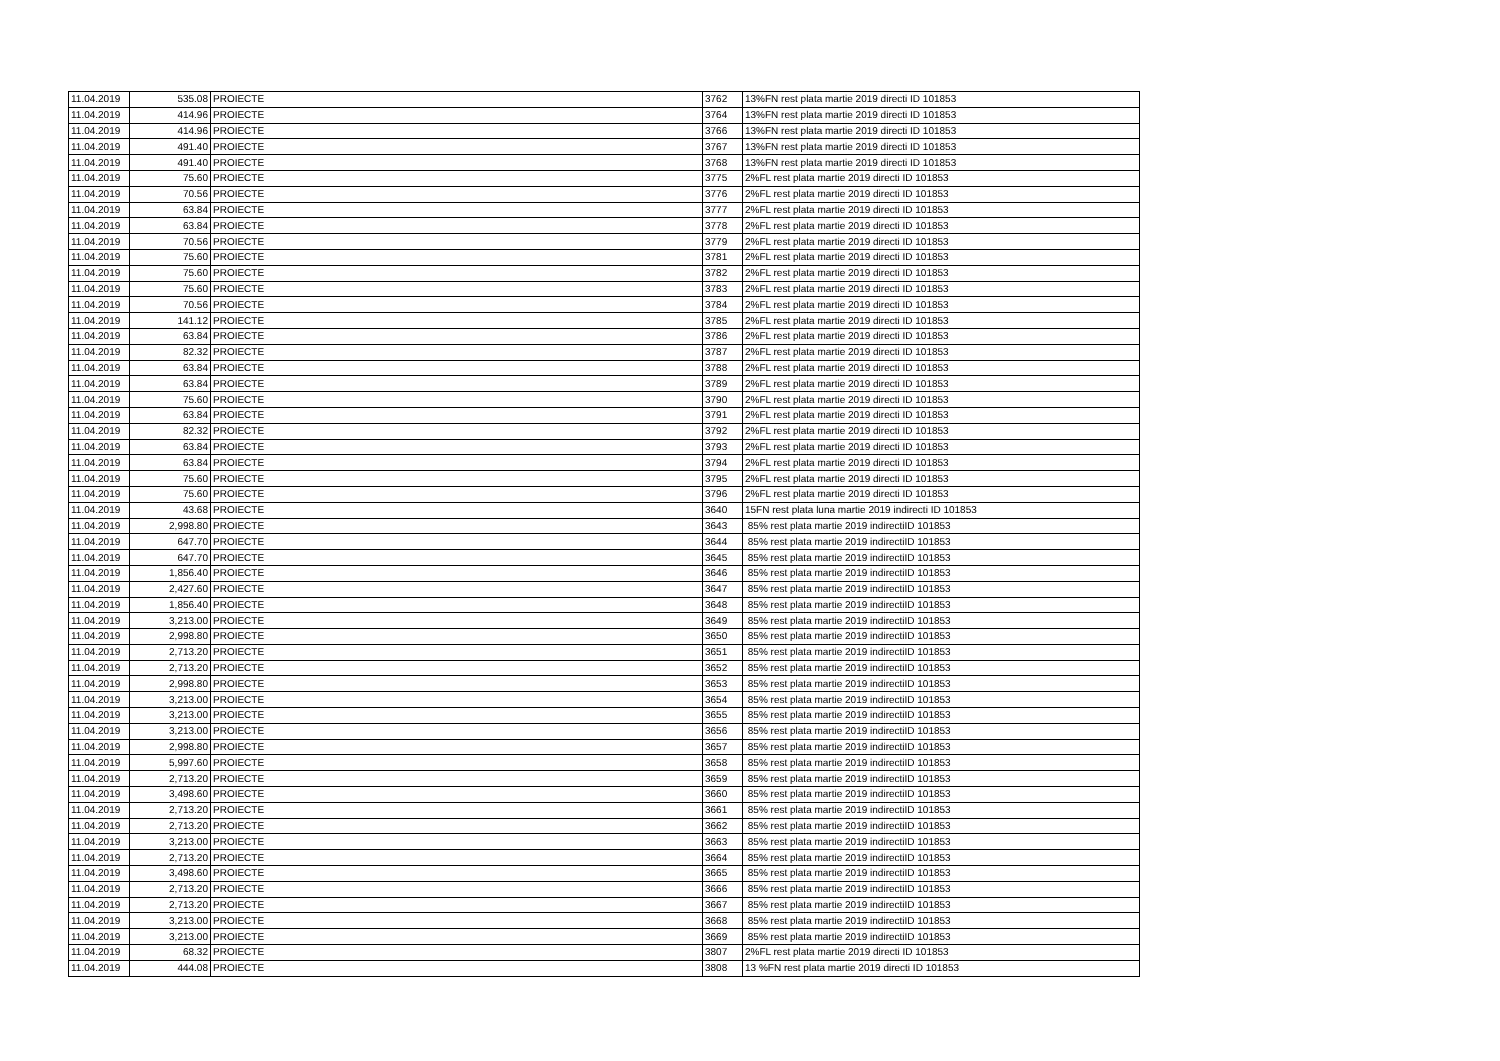| 11.04.2019 | 535.08 | PROIECTE | 3762 | 13%FN rest plata martie 2019 directi ID 101853 |
| 11.04.2019 | 414.96 | PROIECTE | 3764 | 13%FN rest plata martie 2019 directi ID 101853 |
| 11.04.2019 | 414.96 | PROIECTE | 3766 | 13%FN rest plata martie 2019 directi ID 101853 |
| 11.04.2019 | 491.40 | PROIECTE | 3767 | 13%FN rest plata martie 2019 directi ID 101853 |
| 11.04.2019 | 491.40 | PROIECTE | 3768 | 13%FN rest plata martie 2019 directi ID 101853 |
| 11.04.2019 | 75.60 | PROIECTE | 3775 | 2%FL rest plata martie 2019 directi ID 101853 |
| 11.04.2019 | 70.56 | PROIECTE | 3776 | 2%FL rest plata martie 2019 directi ID 101853 |
| 11.04.2019 | 63.84 | PROIECTE | 3777 | 2%FL rest plata martie 2019 directi ID 101853 |
| 11.04.2019 | 63.84 | PROIECTE | 3778 | 2%FL rest plata martie 2019 directi ID 101853 |
| 11.04.2019 | 70.56 | PROIECTE | 3779 | 2%FL rest plata martie 2019 directi ID 101853 |
| 11.04.2019 | 75.60 | PROIECTE | 3781 | 2%FL rest plata martie 2019 directi ID 101853 |
| 11.04.2019 | 75.60 | PROIECTE | 3782 | 2%FL rest plata martie 2019 directi ID 101853 |
| 11.04.2019 | 75.60 | PROIECTE | 3783 | 2%FL rest plata martie 2019 directi ID 101853 |
| 11.04.2019 | 70.56 | PROIECTE | 3784 | 2%FL rest plata martie 2019 directi ID 101853 |
| 11.04.2019 | 141.12 | PROIECTE | 3785 | 2%FL rest plata martie 2019 directi ID 101853 |
| 11.04.2019 | 63.84 | PROIECTE | 3786 | 2%FL rest plata martie 2019 directi ID 101853 |
| 11.04.2019 | 82.32 | PROIECTE | 3787 | 2%FL rest plata martie 2019 directi ID 101853 |
| 11.04.2019 | 63.84 | PROIECTE | 3788 | 2%FL rest plata martie 2019 directi ID 101853 |
| 11.04.2019 | 63.84 | PROIECTE | 3789 | 2%FL rest plata martie 2019 directi ID 101853 |
| 11.04.2019 | 75.60 | PROIECTE | 3790 | 2%FL rest plata martie 2019 directi ID 101853 |
| 11.04.2019 | 63.84 | PROIECTE | 3791 | 2%FL rest plata martie 2019 directi ID 101853 |
| 11.04.2019 | 82.32 | PROIECTE | 3792 | 2%FL rest plata martie 2019 directi ID 101853 |
| 11.04.2019 | 63.84 | PROIECTE | 3793 | 2%FL rest plata martie 2019 directi ID 101853 |
| 11.04.2019 | 63.84 | PROIECTE | 3794 | 2%FL rest plata martie 2019 directi ID 101853 |
| 11.04.2019 | 75.60 | PROIECTE | 3795 | 2%FL rest plata martie 2019 directi ID 101853 |
| 11.04.2019 | 75.60 | PROIECTE | 3796 | 2%FL rest plata martie 2019 directi ID 101853 |
| 11.04.2019 | 43.68 | PROIECTE | 3640 | 15FN rest plata luna martie 2019 indirecti ID 101853 |
| 11.04.2019 | 2,998.80 | PROIECTE | 3643 | 85% rest plata martie 2019 indirectiID 101853 |
| 11.04.2019 | 647.70 | PROIECTE | 3644 | 85% rest plata martie 2019 indirectiID 101853 |
| 11.04.2019 | 647.70 | PROIECTE | 3645 | 85% rest plata martie 2019 indirectiID 101853 |
| 11.04.2019 | 1,856.40 | PROIECTE | 3646 | 85% rest plata martie 2019 indirectiID 101853 |
| 11.04.2019 | 2,427.60 | PROIECTE | 3647 | 85% rest plata martie 2019 indirectiID 101853 |
| 11.04.2019 | 1,856.40 | PROIECTE | 3648 | 85% rest plata martie 2019 indirectiID 101853 |
| 11.04.2019 | 3,213.00 | PROIECTE | 3649 | 85% rest plata martie 2019 indirectiID 101853 |
| 11.04.2019 | 2,998.80 | PROIECTE | 3650 | 85% rest plata martie 2019 indirectiID 101853 |
| 11.04.2019 | 2,713.20 | PROIECTE | 3651 | 85% rest plata martie 2019 indirectiID 101853 |
| 11.04.2019 | 2,713.20 | PROIECTE | 3652 | 85% rest plata martie 2019 indirectiID 101853 |
| 11.04.2019 | 2,998.80 | PROIECTE | 3653 | 85% rest plata martie 2019 indirectiID 101853 |
| 11.04.2019 | 3,213.00 | PROIECTE | 3654 | 85% rest plata martie 2019 indirectiID 101853 |
| 11.04.2019 | 3,213.00 | PROIECTE | 3655 | 85% rest plata martie 2019 indirectiID 101853 |
| 11.04.2019 | 3,213.00 | PROIECTE | 3656 | 85% rest plata martie 2019 indirectiID 101853 |
| 11.04.2019 | 2,998.80 | PROIECTE | 3657 | 85% rest plata martie 2019 indirectiID 101853 |
| 11.04.2019 | 5,997.60 | PROIECTE | 3658 | 85% rest plata martie 2019 indirectiID 101853 |
| 11.04.2019 | 2,713.20 | PROIECTE | 3659 | 85% rest plata martie 2019 indirectiID 101853 |
| 11.04.2019 | 3,498.60 | PROIECTE | 3660 | 85% rest plata martie 2019 indirectiID 101853 |
| 11.04.2019 | 2,713.20 | PROIECTE | 3661 | 85% rest plata martie 2019 indirectiID 101853 |
| 11.04.2019 | 2,713.20 | PROIECTE | 3662 | 85% rest plata martie 2019 indirectiID 101853 |
| 11.04.2019 | 3,213.00 | PROIECTE | 3663 | 85% rest plata martie 2019 indirectiID 101853 |
| 11.04.2019 | 2,713.20 | PROIECTE | 3664 | 85% rest plata martie 2019 indirectiID 101853 |
| 11.04.2019 | 3,498.60 | PROIECTE | 3665 | 85% rest plata martie 2019 indirectiID 101853 |
| 11.04.2019 | 2,713.20 | PROIECTE | 3666 | 85% rest plata martie 2019 indirectiID 101853 |
| 11.04.2019 | 2,713.20 | PROIECTE | 3667 | 85% rest plata martie 2019 indirectiID 101853 |
| 11.04.2019 | 3,213.00 | PROIECTE | 3668 | 85% rest plata martie 2019 indirectiID 101853 |
| 11.04.2019 | 3,213.00 | PROIECTE | 3669 | 85% rest plata martie 2019 indirectiID 101853 |
| 11.04.2019 | 68.32 | PROIECTE | 3807 | 2%FL rest plata martie 2019 directi ID 101853 |
| 11.04.2019 | 444.08 | PROIECTE | 3808 | 13 %FN rest plata martie 2019 directi ID 101853 |